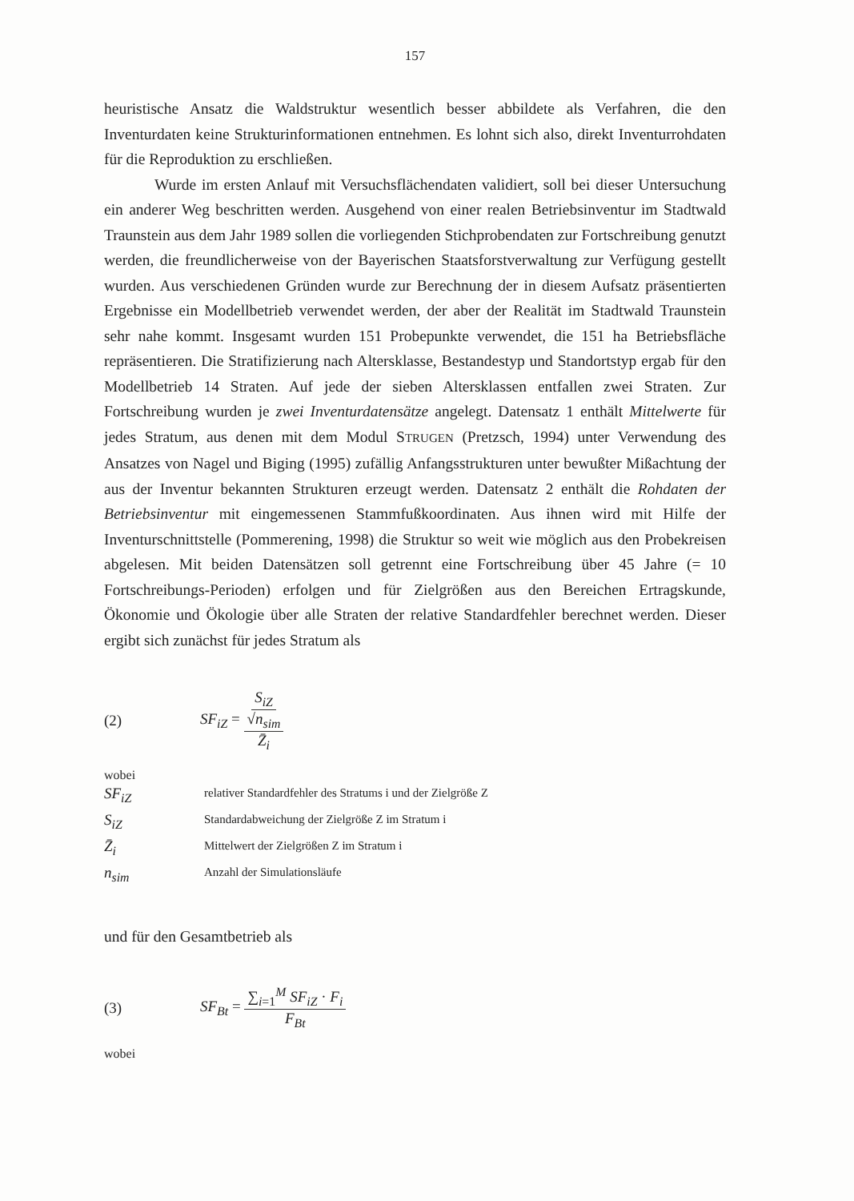157
heuristische Ansatz die Waldstruktur wesentlich besser abbildete als Verfahren, die den Inventurdaten keine Strukturinformationen entnehmen. Es lohnt sich also, direkt Inventurrohdaten für die Reproduktion zu erschließen.
Wurde im ersten Anlauf mit Versuchsflächendaten validiert, soll bei dieser Untersuchung ein anderer Weg beschritten werden. Ausgehend von einer realen Betriebsinventur im Stadtwald Traunstein aus dem Jahr 1989 sollen die vorliegenden Stichprobendaten zur Fortschreibung genutzt werden, die freundlicherweise von der Bayerischen Staatsforstverwaltung zur Verfügung gestellt wurden. Aus verschiedenen Gründen wurde zur Berechnung der in diesem Aufsatz präsentierten Ergebnisse ein Modellbetrieb verwendet werden, der aber der Realität im Stadtwald Traunstein sehr nahe kommt. Insgesamt wurden 151 Probepunkte verwendet, die 151 ha Betriebsfläche repräsentieren. Die Stratifizierung nach Altersklasse, Bestandestyp und Standortstyp ergab für den Modellbetrieb 14 Straten. Auf jede der sieben Altersklassen entfallen zwei Straten. Zur Fortschreibung wurden je zwei Inventurdatensätze angelegt. Datensatz 1 enthält Mittelwerte für jedes Stratum, aus denen mit dem Modul STRUGEN (Pretzsch, 1994) unter Verwendung des Ansatzes von Nagel und Biging (1995) zufällig Anfangsstrukturen unter bewußter Mißachtung der aus der Inventur bekannten Strukturen erzeugt werden. Datensatz 2 enthält die Rohdaten der Betriebsinventur mit eingemessenen Stammfußkoordinaten. Aus ihnen wird mit Hilfe der Inventurschnittstelle (Pommerening, 1998) die Struktur so weit wie möglich aus den Probekreisen abgelesen. Mit beiden Datensätzen soll getrennt eine Fortschreibung über 45 Jahre (= 10 Fortschreibungs-Perioden) erfolgen und für Zielgrößen aus den Bereichen Ertragskunde, Ökonomie und Ökologie über alle Straten der relative Standardfehler berechnet werden. Dieser ergibt sich zunächst für jedes Stratum als
(2) SF<sub>iZ</sub> = S<sub>iZ</sub> √n<sub>sim</sub> Z̄<sub>i</sub>
wobei
SF<sub>iZ</sub> relativer Standardfehler des Stratums i und der Zielgröße Z
S<sub>iZ</sub> Standardabweichung der Zielgröße Z im Stratum i
Z̄<sub>i</sub> Mittelwert der Zielgrößen Z im Stratum i
n<sub>sim</sub> Anzahl der Simulationsläufe
und für den Gesamtbetrieb als
(3) SF<sub>Bt</sub> = ∑<sub>i=1</sub><sup>M</sup> SF<sub>iZ</sub> · F<sub>i</sub> F<sub>Bt</sub>
wobei